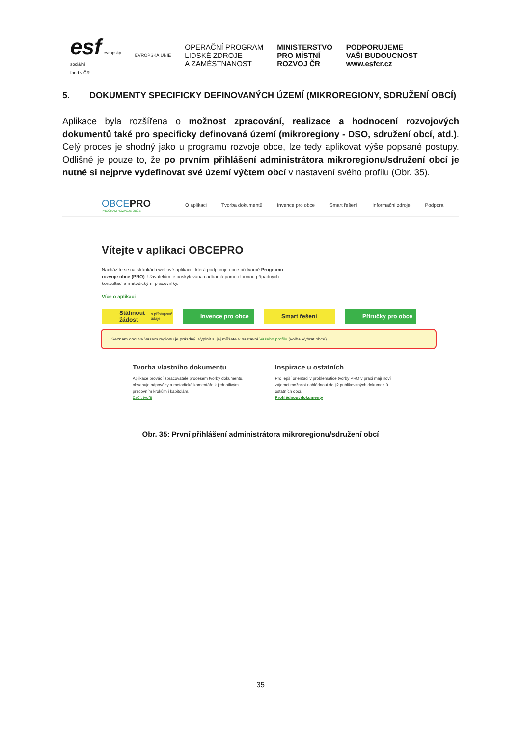esf evropský
sociální
fond v ČR
EVROPSKÁ UNIE
OPERAČNÍ PROGRAM
LIDSKÉ ZDROJE
A ZAMĚSTNANOST
MINISTERSTVO
PRO MÍSTNÍ
ROZVOJ ČR
PODPORUJEME
VAŠI BUDOUCNOST
www.esfcr.cz
5. DOKUMENTY SPECIFICKY DEFINOVANÝCH ÚZEMÍ (MIKROREGIONY, SDRUŽENÍ OBCÍ)
Aplikace byla rozšířena o možnost zpracování, realizace a hodnocení rozvojových dokumentů také pro specificky definovaná území (mikroregiony - DSO, sdružení obcí, atd.). Celý proces je shodný jako u programu rozvoje obce, lze tedy aplikovat výše popsané postupy. Odlišné je pouze to, že po prvním přihlášení administrátora mikroregionu/sdružení obcí je nutné si nejprve vydefinovat své území výčtem obcí v nastavení svého profilu (Obr. 35).
OBCEPRO
PROGRAM ROZVOJE OBCE
O aplikaci Tvorba dokumentů Invence pro obce Smart řešení Informační zdroje Podpora
Vítejte v aplikaci OBCEPRO
Nacházíte se na stránkách webové aplikace, která podporuje obce při tvorbě Programu rozvoje obce (PRO). Uživatelům je poskytována i odborná pomoc formou případných konzultací s metodickými pracovníky.
Více o aplikaci
Stáhnout žádost
o přístupové údaje
Invence pro obce Smart řešení Příručky pro obce
Seznam obcí ve Vašem regionu je prázdný. Vyplnit si jej můžete v nastavní Vašeho profilu (volba Vybrat obce).
Tvorba vlastního dokumentu
Aplikace provádí zpracovatele procesem tvorby dokumentu, obsahuje nápovědy a metodické komentáře k jednotlivým pracovním krokům i kapitolám.
Začít tvořit
Inspirace u ostatních
Pro lepší orientaci v problematice tvorby PRO v praxi mají noví zájemci možnost nahlédnout do již publikovaných dokumentů ostatních obcí.
Prohlédnout dokumenty
Obr. 35: První přihlášení administrátora mikroregionu/sdružení obcí
35